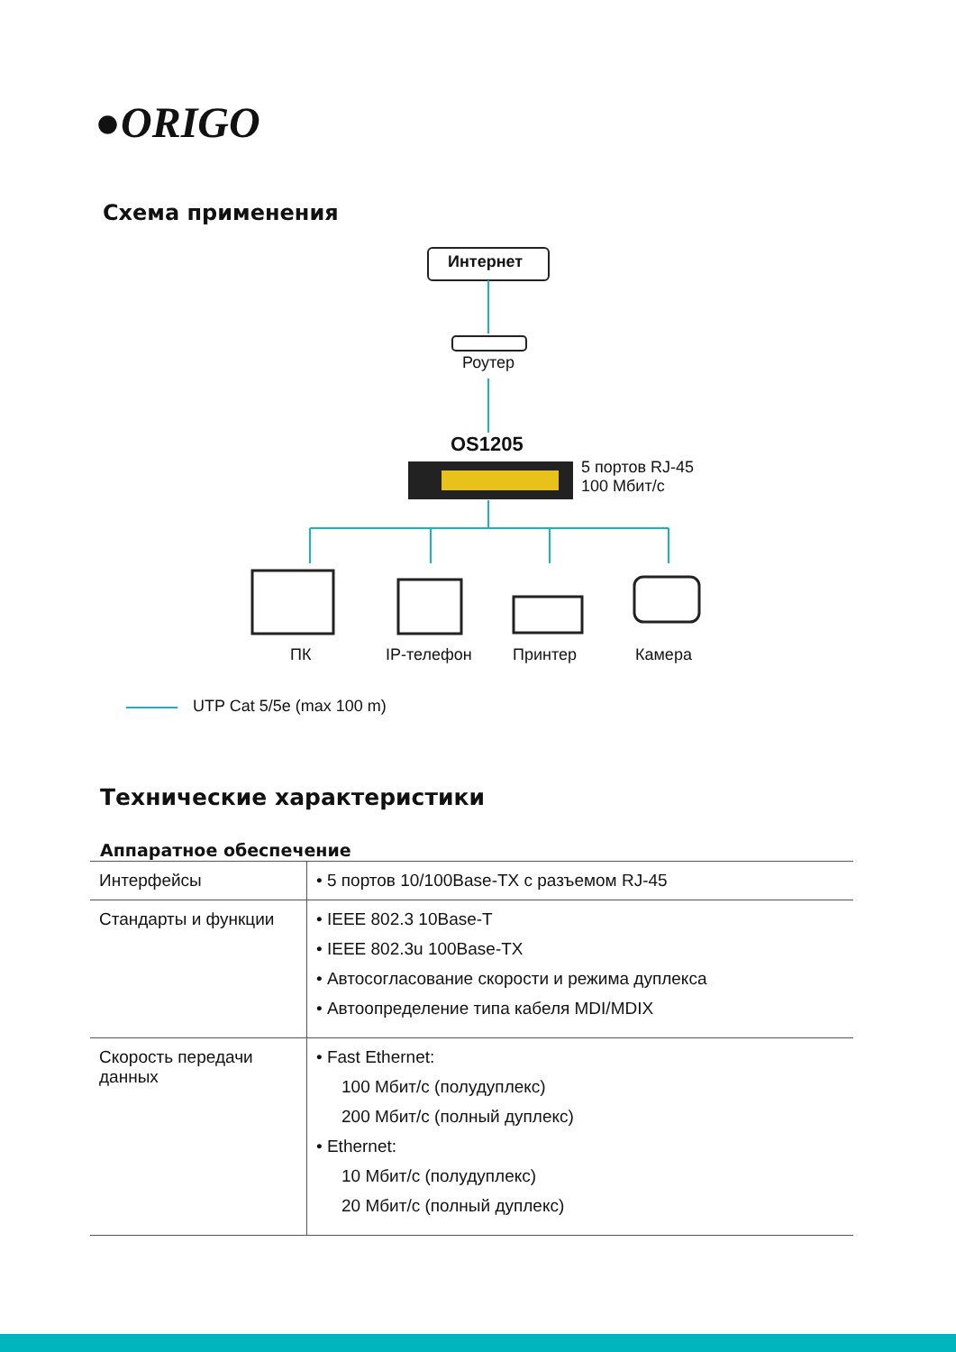●ORIGO
Схема применения
Интернет
Роутер
OS1205
5 портов RJ-45
100 Мбит/с
ПК IP-телефон Принтер Камера
UTP Cat 5/5e (max 100 m)
Технические характеристики
Аппаратное обеспечение
| Интерфейсы | • 5 портов 10/100Base-TX с разъемом RJ-45 |
| Стандарты и функции | • IEEE 802.3 10Base-T • IEEE 802.3u 100Base-TX • Автосогласование скорости и режима дуплекса • Автоопределение типа кабеля MDI/MDIX |
| Скорость передачи данных | • Fast Ethernet: 100 Мбит/с (полудуплекс) 200 Мбит/с (полный дуплекс) • Ethernet: 10 Мбит/с (полудуплекс) 20 Мбит/с (полный дуплекс) |